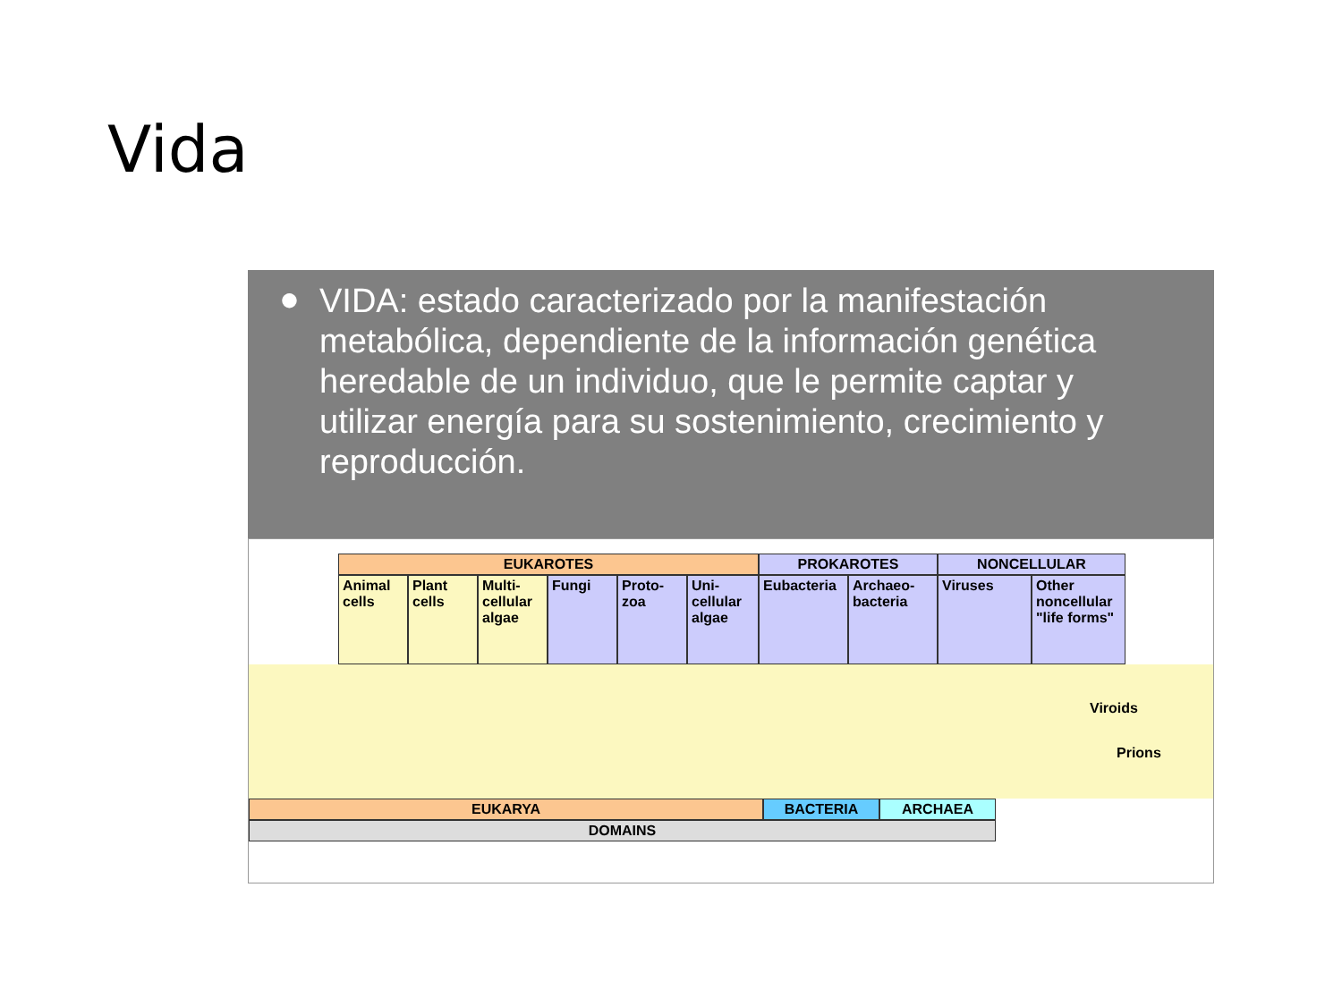Vida
● VIDA: estado caracterizado por la manifestación metabólica, dependiente de la información genética heredable de un individuo, que le permite captar y utilizar energía para su sostenimiento, crecimiento y reproducción.
EUKAROTES PROKAROTES NONCELLULAR
Animal cells
Plant cells
Multi-cellular algae
Fungi Proto-zoa
Uni-cellular algae
Eubacteria Archaeo-bacteria
Viruses Other noncellular "life forms"
Viroids
Prions
EUKARYA BACTERIA ARCHAEA
DOMAINS